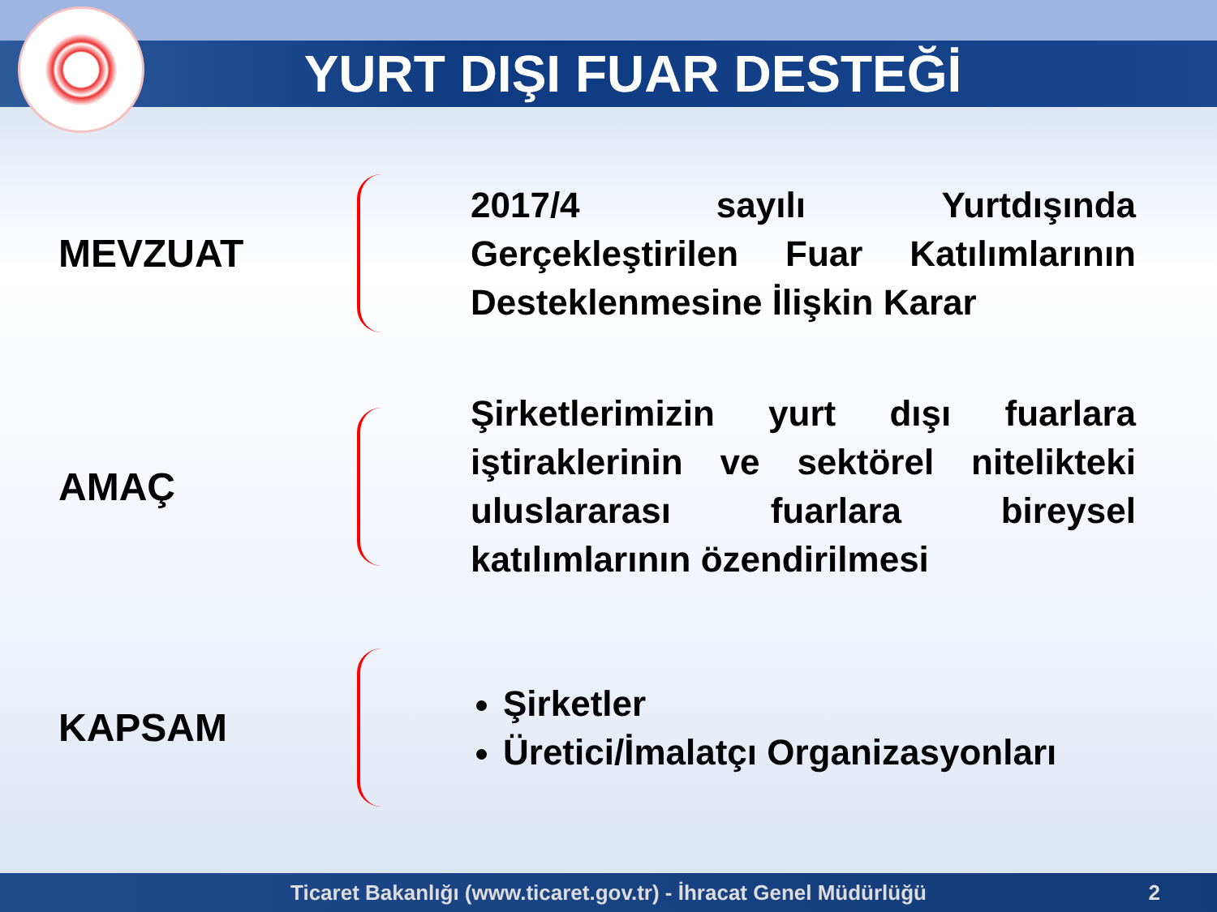YURT DIŞI FUAR DESTEĞİ
MEVZUAT
2017/4 sayılı Yurtdışında Gerçekleştirilen Fuar Katılımlarının Desteklenmesine İlişkin Karar
AMAÇ
Şirketlerimizin yurt dışı fuarlara iştiraklerinin ve sektörel nitelikteki uluslararası fuarlara bireysel katılımlarının özendirilmesi
KAPSAM
Şirketler
Üretici/İmalatçı Organizasyonları
Ticaret Bakanlığı (www.ticaret.gov.tr) - İhracat Genel Müdürlüğü 2